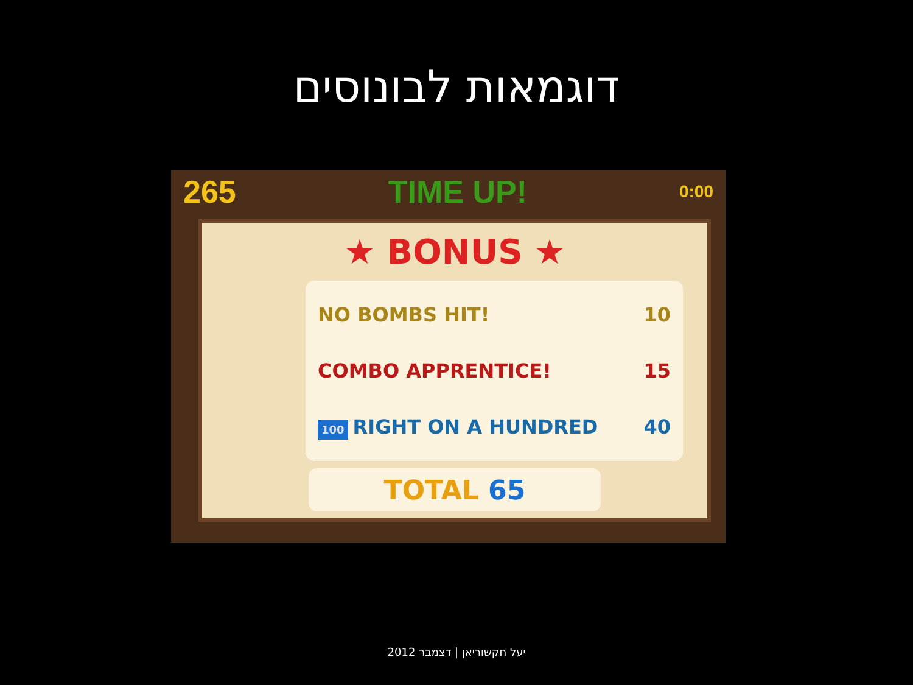דוגמאות לבונוסים
265 TIME UP! 0:00
★ BONUS ★
NO BOMBS HIT! 10
COMBO APPRENTICE! 15
100 RIGHT ON A HUNDRED 40
TOTAL 65
יעל חקשוריאן | דצמבר 2012